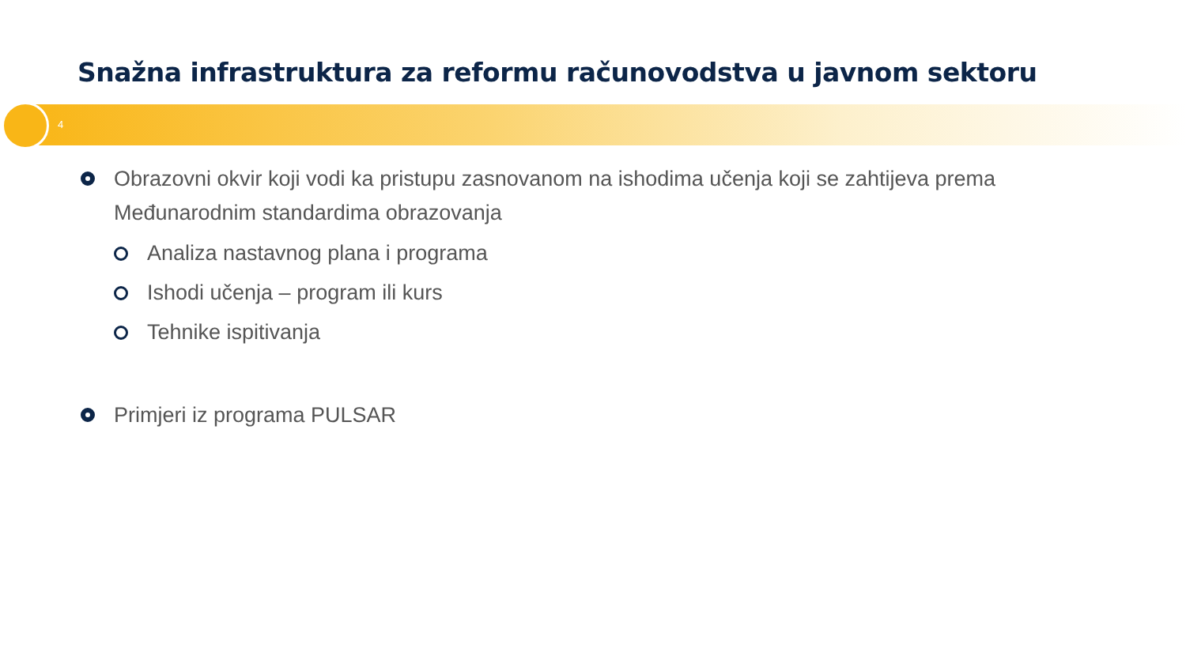Snažna infrastruktura za reformu računovodstva u javnom sektoru
4
Obrazovni okvir koji vodi ka pristupu zasnovanom na ishodima učenja koji se zahtijeva prema Međunarodnim standardima obrazovanja
Analiza nastavnog plana i programa
Ishodi učenja – program ili kurs
Tehnike ispitivanja
Primjeri iz programa PULSAR